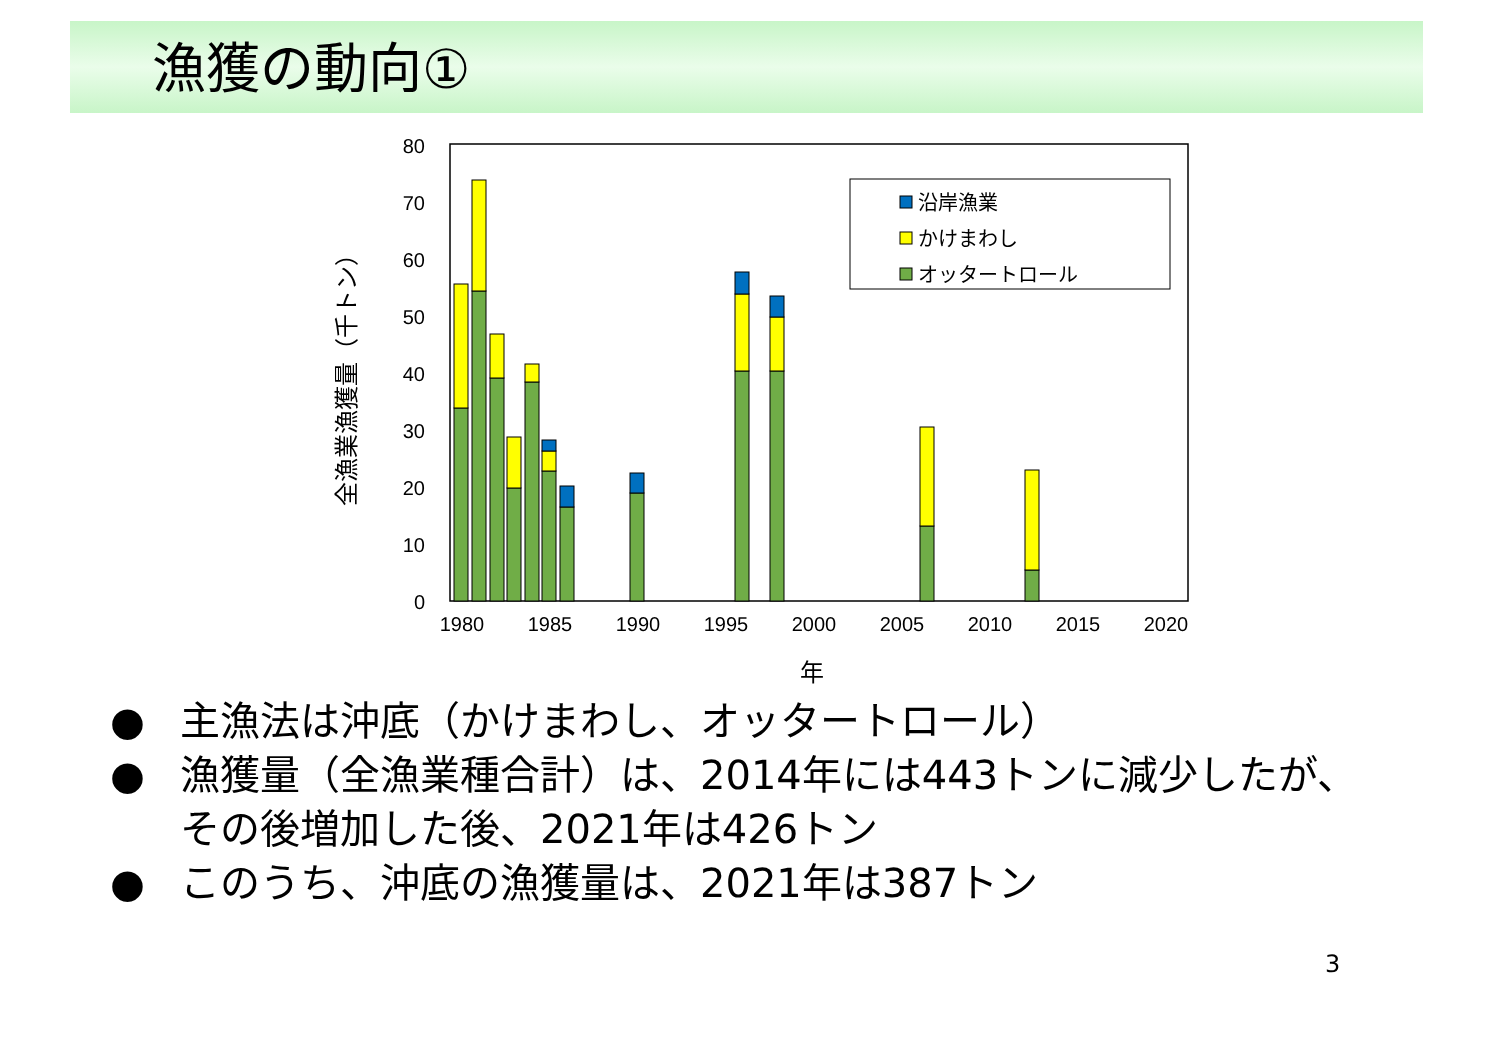漁獲の動向①
0
10
20
30
40
50
60
70
80
1980
1985
1990
1995
2000
2005
2010
2015
2020
年
全漁業漁獲量（千トン）
沿岸漁業
かけまわし
オッタートロール
● 主漁法は沖底（かけまわし、オッタートロール）
● 漁獲量（全漁業種合計）は、2014年には443トンに減少したが、その後増加した後、2021年は426トン
● このうち、沖底の漁獲量は、2021年は387トン
3